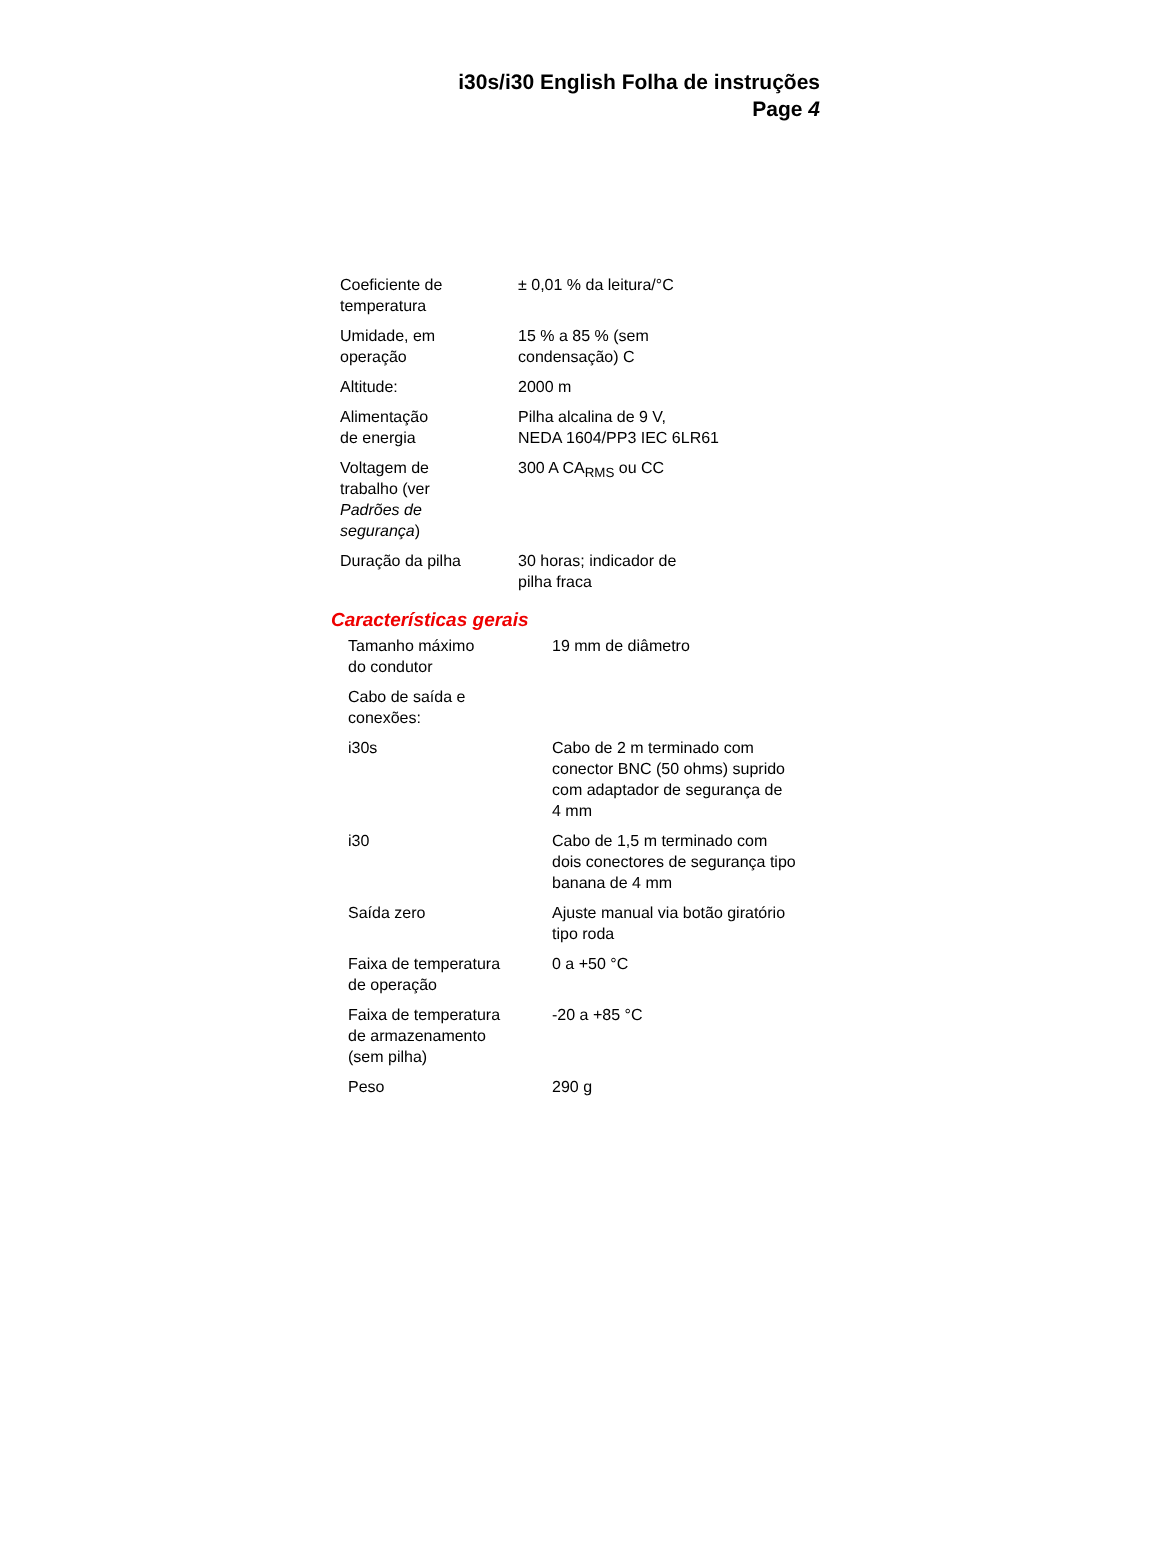i30s/i30 English Folha de instruções
Page 4
| Coeficiente de temperatura | ± 0,01 % da leitura/°C |
| Umidade, em operação | 15 % a 85 % (sem condensação) C |
| Altitude: | 2000 m |
| Alimentação de energia | Pilha alcalina de 9 V, NEDA 1604/PP3 IEC 6LR61 |
| Voltagem de trabalho (ver Padrões de segurança ) | 300 A CA<sub>RMS</sub> ou CC |
| Duração da pilha | 30 horas; indicador de pilha fraca |
Características gerais
| Tamanho máximo do condutor | 19 mm de diâmetro |
| Cabo de saída e conexões: | |
| i30s | Cabo de 2 m terminado com conector BNC (50 ohms) suprido com adaptador de segurança de 4 mm |
| i30 | Cabo de 1,5 m terminado com dois conectores de segurança tipo banana de 4 mm |
| Saída zero | Ajuste manual via botão giratório tipo roda |
| Faixa de temperatura de operação | 0 a +50 °C |
| Faixa de temperatura de armazenamento (sem pilha) | -20 a +85 °C |
| Peso | 290 g |